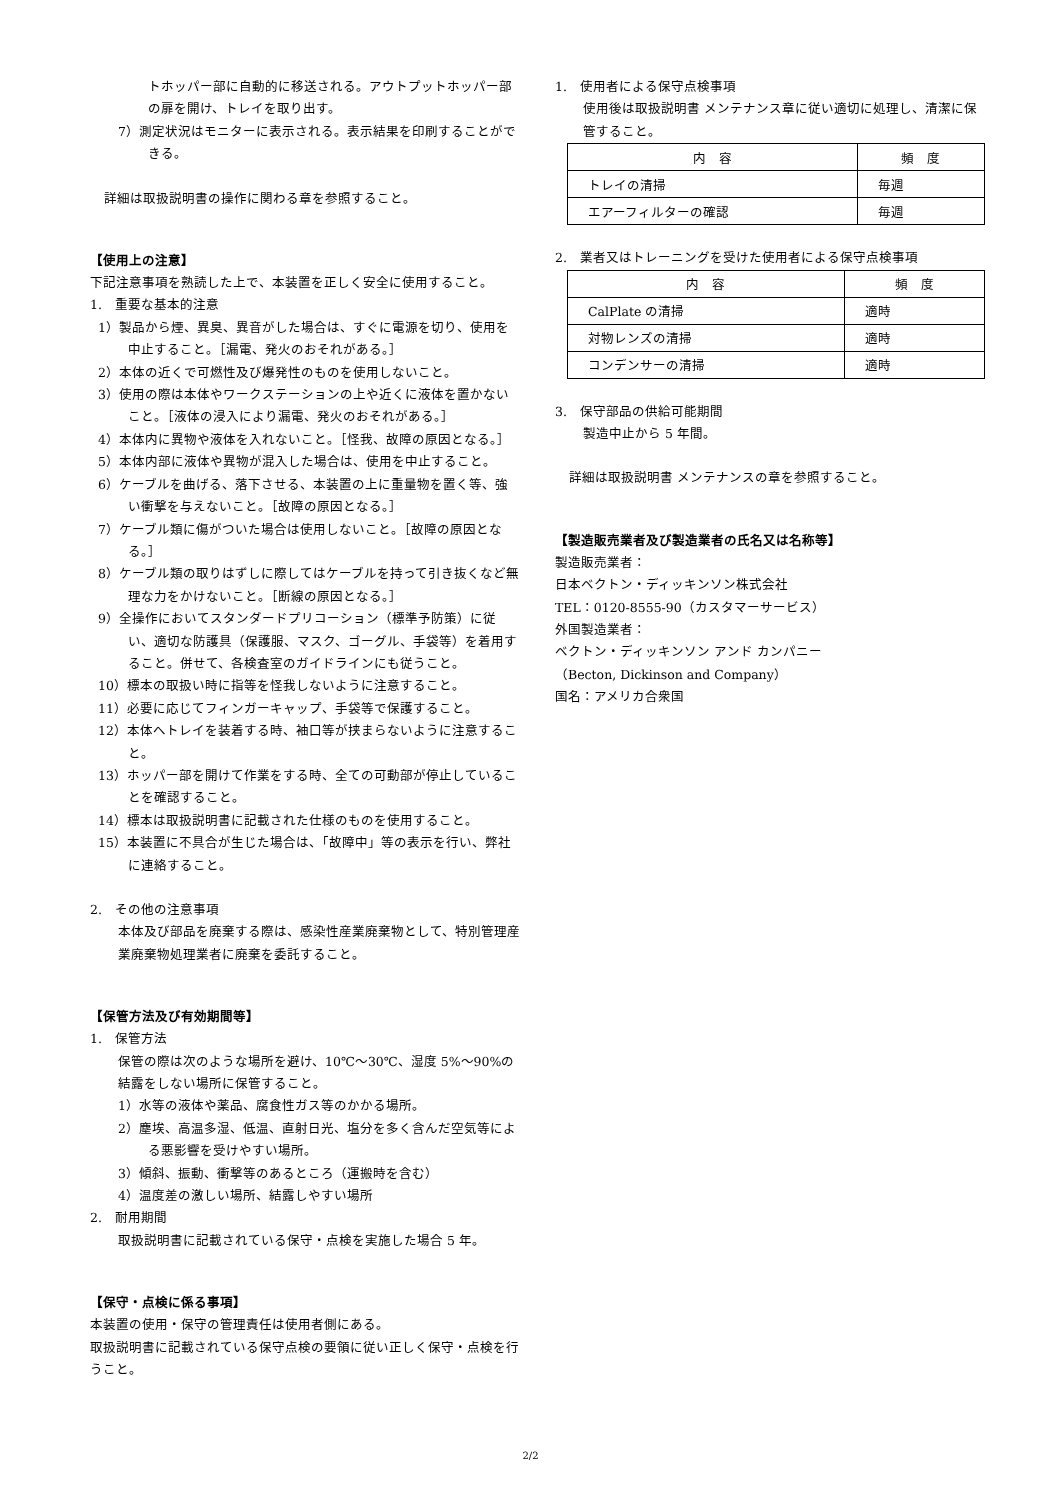トホッパー部に自動的に移送される。アウトプットホッパー部の扉を開け、トレイを取り出す。
7）測定状況はモニターに表示される。表示結果を印刷することができる。
詳細は取扱説明書の操作に関わる章を参照すること。
【使用上の注意】
下記注意事項を熟読した上で、本装置を正しく安全に使用すること。
1.　重要な基本的注意
1）製品から煙、異臭、異音がした場合は、すぐに電源を切り、使用を中止すること。［漏電、発火のおそれがある。］
2）本体の近くで可燃性及び爆発性のものを使用しないこと。
3）使用の際は本体やワークステーションの上や近くに液体を置かないこと。［液体の浸入により漏電、発火のおそれがある。］
4）本体内に異物や液体を入れないこと。［怪我、故障の原因となる。］
5）本体内部に液体や異物が混入した場合は、使用を中止すること。
6）ケーブルを曲げる、落下させる、本装置の上に重量物を置く等、強い衝撃を与えないこと。［故障の原因となる。］
7）ケーブル類に傷がついた場合は使用しないこと。［故障の原因となる。］
8）ケーブル類の取りはずしに際してはケーブルを持って引き抜くなど無理な力をかけないこと。［断線の原因となる。］
9）全操作においてスタンダードプリコーション（標準予防策）に従い、適切な防護具（保護服、マスク、ゴーグル、手袋等）を着用すること。併せて、各検査室のガイドラインにも従うこと。
10）標本の取扱い時に指等を怪我しないように注意すること。
11）必要に応じてフィンガーキャップ、手袋等で保護すること。
12）本体へトレイを装着する時、袖口等が挟まらないように注意すること。
13）ホッパー部を開けて作業をする時、全ての可動部が停止していることを確認すること。
14）標本は取扱説明書に記載された仕様のものを使用すること。
15）本装置に不具合が生じた場合は、「故障中」等の表示を行い、弊社に連絡すること。
2.　その他の注意事項
本体及び部品を廃棄する際は、感染性産業廃棄物として、特別管理産業廃棄物処理業者に廃棄を委託すること。
【保管方法及び有効期間等】
1.　保管方法
保管の際は次のような場所を避け、10℃～30℃、湿度 5%～90%の結露をしない場所に保管すること。
1）水等の液体や薬品、腐食性ガス等のかかる場所。
2）塵埃、高温多湿、低温、直射日光、塩分を多く含んだ空気等による悪影響を受けやすい場所。
3）傾斜、振動、衝撃等のあるところ（運搬時を含む）
4）温度差の激しい場所、結露しやすい場所
2.　耐用期間
取扱説明書に記載されている保守・点検を実施した場合 5 年。
【保守・点検に係る事項】
本装置の使用・保守の管理責任は使用者側にある。
取扱説明書に記載されている保守点検の要領に従い正しく保守・点検を行うこと。
1.　使用者による保守点検事項
使用後は取扱説明書 メンテナンス章に従い適切に処理し、清潔に保管すること。
| 内 容 | 頻 度 |
| トレイの清掃 | 毎週 |
| エアーフィルターの確認 | 毎週 |
2.　業者又はトレーニングを受けた使用者による保守点検事項
| 内 容 | 頻 度 |
| CalPlate の清掃 | 適時 |
| 対物レンズの清掃 | 適時 |
| コンデンサーの清掃 | 適時 |
3.　保守部品の供給可能期間
製造中止から 5 年間。
詳細は取扱説明書 メンテナンスの章を参照すること。
【製造販売業者及び製造業者の氏名又は名称等】
製造販売業者：
日本ベクトン・ディッキンソン株式会社
TEL：0120-8555-90（カスタマーサービス）
外国製造業者：
ベクトン・ディッキンソン アンド カンパニー
（Becton, Dickinson and Company）
国名：アメリカ合衆国
2/2